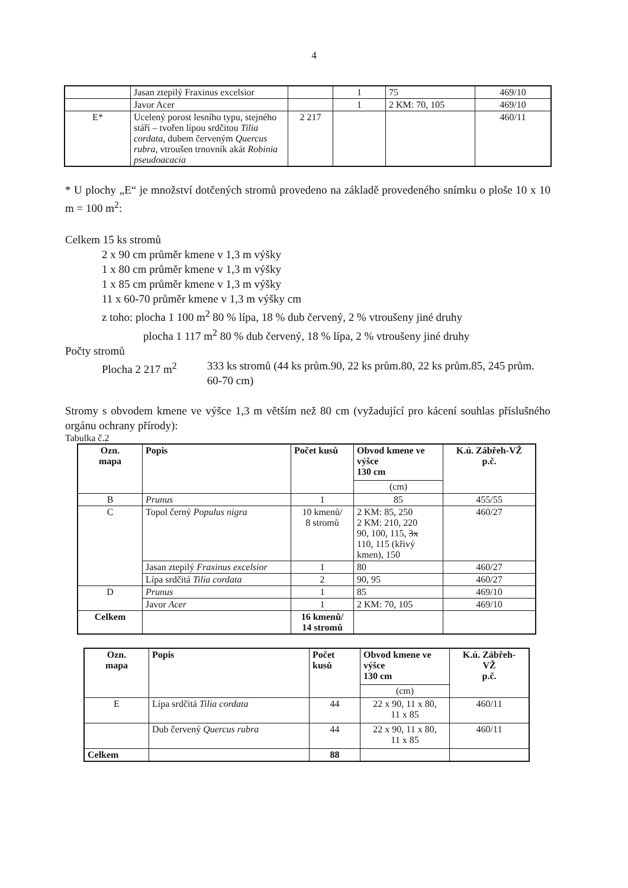4
| | Jasan ztepilý Fraxinus excelsior | | 1 | 75 | 469/10 |
| | Javor Acer | | 1 | 2 KM: 70, 105 | 469/10 |
| E* | Ucelený porost lesního typu, stejného stáří – tvořen lípou srdčitou Tilia cordata , dubem červeným Quercus rubra , vtroušen trnovník akát Robinia pseudoacacia | 2 217 | | | 460/11 |
* U plochy „E“ je množství dotčených stromů provedeno na základě provedeného snímku o plo­še 10 x 10 m = 100 m<sup>2</sup>:
Celkem 15 ks stromů
2 x 90 cm průměr kmene v 1,3 m výšky
1 x 80 cm průměr kmene v 1,3 m výšky
1 x 85 cm průměr kmene v 1,3 m výšky
11 x 60-70 průměr kmene v 1,3 m výšky cm
z toho: plocha 1 100 m<sup>2</sup> 80 % lípa, 18 % dub červený, 2 % vtroušeny jiné druhy
plocha 1 117 m<sup>2</sup> 80 % dub červený, 18 % lípa, 2 % vtroušeny jiné druhy
Počty stromů
Plocha 2 217 m<sup>2</sup> 333 ks stromů (44 ks prům.90, 22 ks prům.80, 22 ks prům.85, 245 prům. 60-70 cm)
Stromy s obvodem kmene ve výšce 1,3 m větším než 80 cm (vyžadující pro kácení souhlas příslušného orgánu ochrany přírody):
Tabulka č.2
| Ozn. mapa | Popis | Počet kusů | Obvod kmene ve výšce 130 cm | K.ú. Zábřeh-VŽ p.č. |
| --- | --- | --- | --- | --- |
| | | | (cm) | |
| B | Prunus | 1 | 85 | 455/55 |
| C | Topol černý Populus nigra | 10 kmenů/ 8 stromů | 2 KM: 85, 250 2 KM: 210, 220 90, 100, 115, 3x 110, 115 (křivý kmen), 150 | 460/27 |
| | Jasan ztepilý Fraxinus excelsior | 1 | 80 | 460/27 |
| | Lípa srdčitá Tilia cordata | 2 | 90, 95 | 460/27 |
| D | Prunus | 1 | 85 | 469/10 |
| | Javor Acer | 1 | 2 KM: 70, 105 | 469/10 |
| Celkem | | 16 kmenů/ 14 stromů | | |
| Ozn. mapa | Popis | Počet kusů | Obvod kmene ve výšce 130 cm | K.ú. Zábřeh- VŽ p.č. |
| --- | --- | --- | --- | --- |
| | | | (cm) | |
| E | Lípa srdčitá Tilia cordata | 44 | 22 x 90, 11 x 80, 11 x 85 | 460/11 |
| | Dub červený Quercus rubra | 44 | 22 x 90, 11 x 80, 11 x 85 | 460/11 |
| Celkem | | 88 | | |